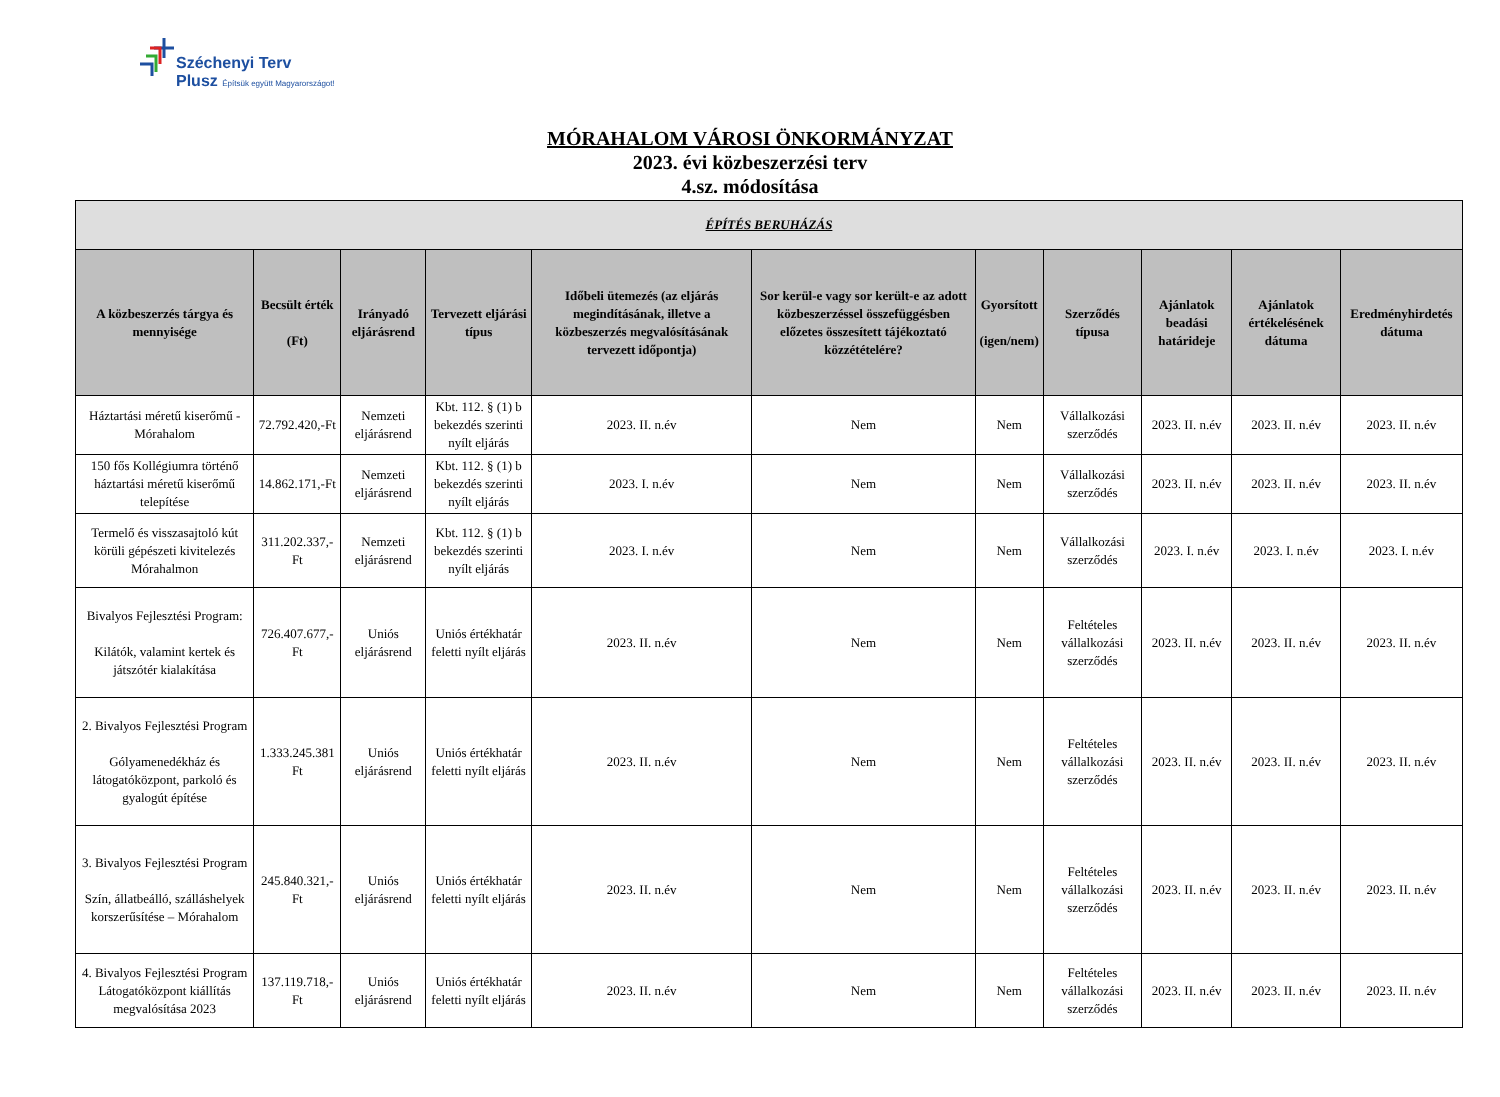Széchenyi Terv
Plusz Építsük együtt Magyarországot!
MÓRAHALOM VÁROSI ÖNKORMÁNYZAT
2023. évi közbeszerzési terv
4.sz. módosítása
| ÉPÍTÉS BERUHÁZÁS | | | | | | | | | | |
| --- | --- | --- | --- | --- | --- | --- | --- | --- | --- | --- |
| A közbeszerzés tárgya és mennyisége | Becsült érték (Ft) | Irányadó eljárásrend | Tervezett eljárási típus | Időbeli ütemezés (az eljárás megindításának, illetve a közbeszerzés megvalósításának tervezett időpontja) | Sor kerül-e vagy sor került-e az adott közbeszerzéssel összefüggésben előzetes összesített tájékoztató közzétételére? | Gyorsított (igen/nem) | Szerződés típusa | Ajánlatok beadási határideje | Ajánlatok értékelésének dátuma | Eredményhirdetés dátuma |
| Háztartási méretű kiserőmű - Mórahalom | 72.792.420,-Ft | Nemzeti eljárásrend | Kbt. 112. § (1) b bekezdés szerinti nyílt eljárás | 2023. II. n.év | Nem | Nem | Vállalkozási szerződés | 2023. II. n.év | 2023. II. n.év | 2023. II. n.év |
| 150 fős Kollégiumra történő háztartási méretű kiserőmű telepítése | 14.862.171,-Ft | Nemzeti eljárásrend | Kbt. 112. § (1) b bekezdés szerinti nyílt eljárás | 2023. I. n.év | Nem | Nem | Vállalkozási szerződés | 2023. II. n.év | 2023. II. n.év | 2023. II. n.év |
| Termelő és visszasajtoló kút körüli gépészeti kivitelezés Mórahalmon | 311.202.337,-Ft | Nemzeti eljárásrend | Kbt. 112. § (1) b bekezdés szerinti nyílt eljárás | 2023. I. n.év | Nem | Nem | Vállalkozási szerződés | 2023. I. n.év | 2023. I. n.év | 2023. I. n.év |
| Bivalyos Fejlesztési Program: Kilátók, valamint kertek és játszótér kialakítása | 726.407.677,-Ft | Uniós eljárásrend | Uniós értékhatár feletti nyílt eljárás | 2023. II. n.év | Nem | Nem | Feltételes vállalkozási szerződés | 2023. II. n.év | 2023. II. n.év | 2023. II. n.év |
| 2. Bivalyos Fejlesztési Program Gólyamenedékház és látogatóközpont, parkoló és gyalogút építése | 1.333.245.381 Ft | Uniós eljárásrend | Uniós értékhatár feletti nyílt eljárás | 2023. II. n.év | Nem | Nem | Feltételes vállalkozási szerződés | 2023. II. n.év | 2023. II. n.év | 2023. II. n.év |
| 3. Bivalyos Fejlesztési Program Szín, állatbeálló, szálláshelyek korszerűsítése – Mórahalom | 245.840.321,- Ft | Uniós eljárásrend | Uniós értékhatár feletti nyílt eljárás | 2023. II. n.év | Nem | Nem | Feltételes vállalkozási szerződés | 2023. II. n.év | 2023. II. n.év | 2023. II. n.év |
| 4. Bivalyos Fejlesztési Program Látogatóközpont kiállítás megvalósítása 2023 | 137.119.718,-Ft | Uniós eljárásrend | Uniós értékhatár feletti nyílt eljárás | 2023. II. n.év | Nem | Nem | Feltételes vállalkozási szerződés | 2023. II. n.év | 2023. II. n.év | 2023. II. n.év |